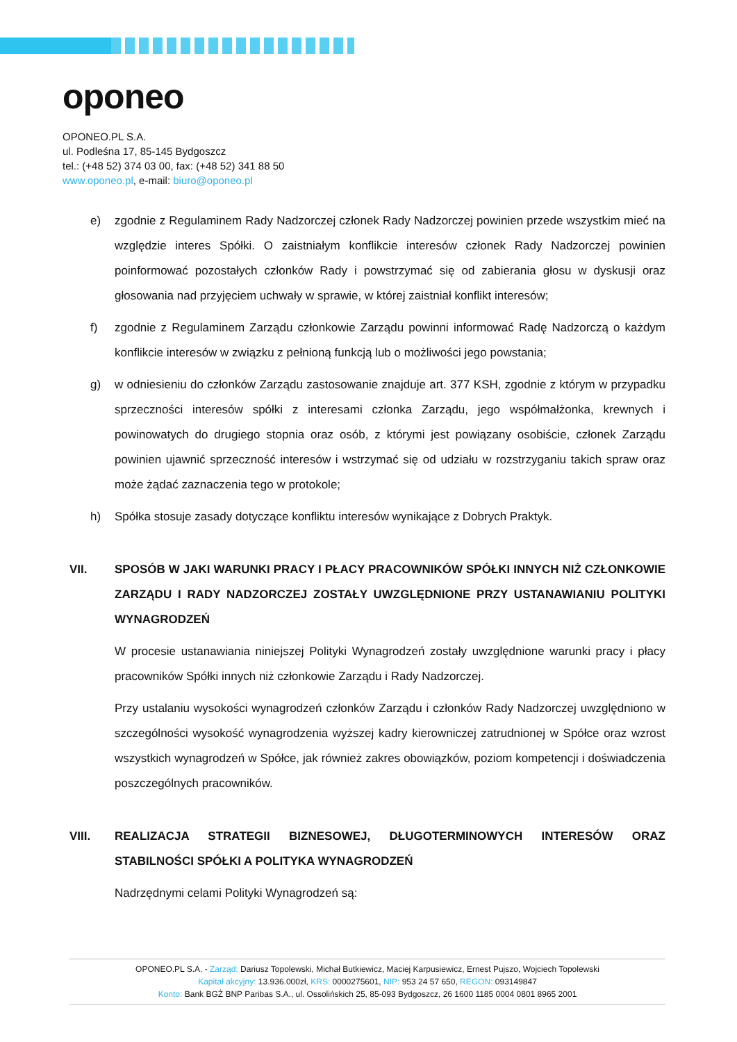oponeo
OPONEO.PL S.A.
ul. Podleśna 17, 85-145 Bydgoszcz
tel.: (+48 52) 374 03 00, fax: (+48 52) 341 88 50
www.oponeo.pl, e-mail: biuro@oponeo.pl
e) zgodnie z Regulaminem Rady Nadzorczej członek Rady Nadzorczej powinien przede wszystkim mieć na względzie interes Spółki. O zaistniałym konflikcie interesów członek Rady Nadzorczej powinien poinformować pozostałych członków Rady i powstrzymać się od zabierania głosu w dyskusji oraz głosowania nad przyjęciem uchwały w sprawie, w której zaistniał konflikt interesów;
f) zgodnie z Regulaminem Zarządu członkowie Zarządu powinni informować Radę Nadzorczą o każdym konflikcie interesów w związku z pełnioną funkcją lub o możliwości jego powstania;
g) w odniesieniu do członków Zarządu zastosowanie znajduje art. 377 KSH, zgodnie z którym w przypadku sprzeczności interesów spółki z interesami członka Zarządu, jego współmałżonka, krewnych i powinowatych do drugiego stopnia oraz osób, z którymi jest powiązany osobiście, członek Zarządu powinien ujawnić sprzeczność interesów i wstrzymać się od udziału w rozstrzyganiu takich spraw oraz może żądać zaznaczenia tego w protokole;
h) Spółka stosuje zasady dotyczące konfliktu interesów wynikające z Dobrych Praktyk.
VII. SPOSÓB W JAKI WARUNKI PRACY I PŁACY PRACOWNIKÓW SPÓŁKI INNYCH NIŻ CZŁONKOWIE ZARZĄDU I RADY NADZORCZEJ ZOSTAŁY UWZGLĘDNIONE PRZY USTANAWIANIU POLITYKI WYNAGRODZEŃ
W procesie ustanawiania niniejszej Polityki Wynagrodzeń zostały uwzględnione warunki pracy i płacy pracowników Spółki innych niż członkowie Zarządu i Rady Nadzorczej.
Przy ustalaniu wysokości wynagrodzeń członków Zarządu i członków Rady Nadzorczej uwzględniono w szczególności wysokość wynagrodzenia wyższej kadry kierowniczej zatrudnionej w Spółce oraz wzrost wszystkich wynagrodzeń w Spółce, jak również zakres obowiązków, poziom kompetencji i doświadczenia poszczególnych pracowników.
VIII. REALIZACJA STRATEGII BIZNESOWEJ, DŁUGOTERMINOWYCH INTERESÓW ORAZ STABILNOŚCI SPÓŁKI A POLITYKA WYNAGRODZEŃ
Nadrzędnymi celami Polityki Wynagrodzeń są:
OPONEO.PL S.A. - Zarząd: Dariusz Topolewski, Michał Butkiewicz, Maciej Karpusiewicz, Ernest Pujszo, Wojciech Topolewski
Kapitał akcyjny: 13.936.000zł, KRS: 0000275601, NIP: 953 24 57 650, REGON: 093149847
Konto: Bank BGŻ BNP Paribas S.A., ul. Ossolińskich 25, 85-093 Bydgoszcz, 26 1600 1185 0004 0801 8965 2001